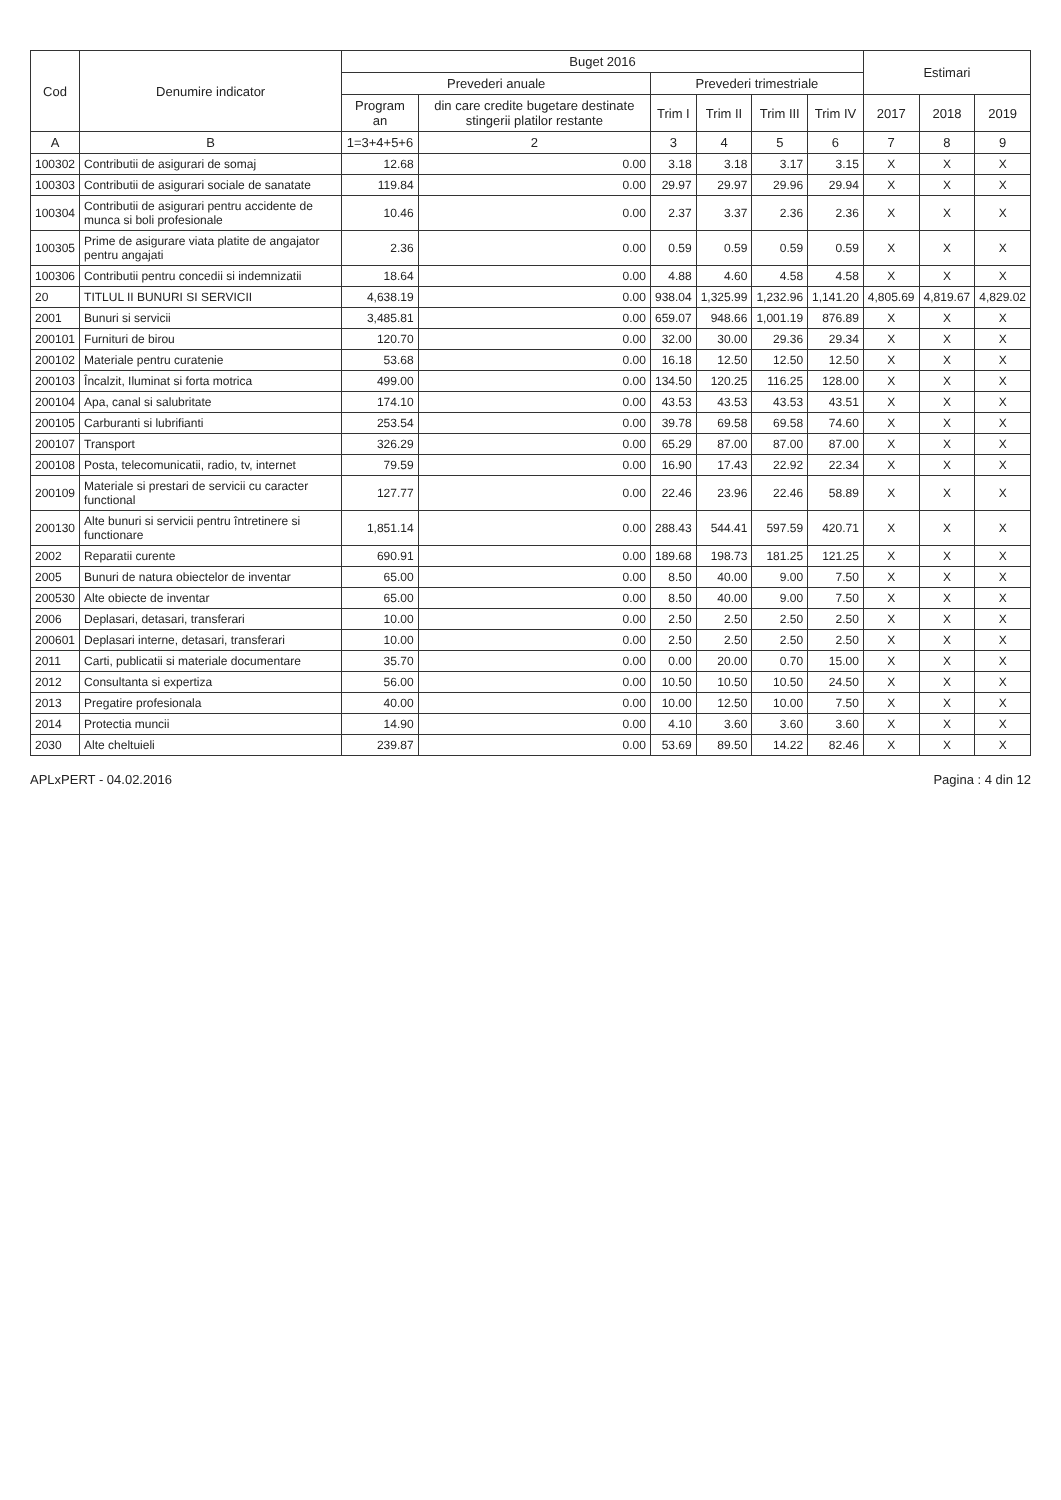| Cod | Denumire indicator | Buget 2016 | | | | | | Estimari | | |
| --- | --- | --- | --- | --- | --- | --- | --- | --- | --- | --- |
| | | Prevederi anuale | | Prevederi trimestriale | | | | | | |
| | | Program an | din care credite bugetare destinate stingerii platilor restante | Trim I | Trim II | Trim III | Trim IV | 2017 | 2018 | 2019 |
| A | B | 1=3+4+5+6 | 2 | 3 | 4 | 5 | 6 | 7 | 8 | 9 |
| 100302 | Contributii de asigurari de somaj | 12.68 | 0.00 | 3.18 | 3.18 | 3.17 | 3.15 | X | X | X |
| 100303 | Contributii de asigurari sociale de sanatate | 119.84 | 0.00 | 29.97 | 29.97 | 29.96 | 29.94 | X | X | X |
| 100304 | Contributii de asigurari pentru accidente de munca si boli profesionale | 10.46 | 0.00 | 2.37 | 3.37 | 2.36 | 2.36 | X | X | X |
| 100305 | Prime de asigurare viata platite de angajator pentru angajati | 2.36 | 0.00 | 0.59 | 0.59 | 0.59 | 0.59 | X | X | X |
| 100306 | Contributii pentru concedii si indemnizatii | 18.64 | 0.00 | 4.88 | 4.60 | 4.58 | 4.58 | X | X | X |
| 20 | TITLUL II BUNURI SI SERVICII | 4,638.19 | 0.00 | 938.04 | 1,325.99 | 1,232.96 | 1,141.20 | 4,805.69 | 4,819.67 | 4,829.02 |
| 2001 | Bunuri si servicii | 3,485.81 | 0.00 | 659.07 | 948.66 | 1,001.19 | 876.89 | X | X | X |
| 200101 | Furnituri de birou | 120.70 | 0.00 | 32.00 | 30.00 | 29.36 | 29.34 | X | X | X |
| 200102 | Materiale pentru curatenie | 53.68 | 0.00 | 16.18 | 12.50 | 12.50 | 12.50 | X | X | X |
| 200103 | Încalzit, Iluminat si forta motrica | 499.00 | 0.00 | 134.50 | 120.25 | 116.25 | 128.00 | X | X | X |
| 200104 | Apa, canal si salubritate | 174.10 | 0.00 | 43.53 | 43.53 | 43.53 | 43.51 | X | X | X |
| 200105 | Carburanti si lubrifianti | 253.54 | 0.00 | 39.78 | 69.58 | 69.58 | 74.60 | X | X | X |
| 200107 | Transport | 326.29 | 0.00 | 65.29 | 87.00 | 87.00 | 87.00 | X | X | X |
| 200108 | Posta, telecomunicatii, radio, tv, internet | 79.59 | 0.00 | 16.90 | 17.43 | 22.92 | 22.34 | X | X | X |
| 200109 | Materiale si prestari de servicii cu caracter functional | 127.77 | 0.00 | 22.46 | 23.96 | 22.46 | 58.89 | X | X | X |
| 200130 | Alte bunuri si servicii pentru întretinere si functionare | 1,851.14 | 0.00 | 288.43 | 544.41 | 597.59 | 420.71 | X | X | X |
| 2002 | Reparatii curente | 690.91 | 0.00 | 189.68 | 198.73 | 181.25 | 121.25 | X | X | X |
| 2005 | Bunuri de natura obiectelor de inventar | 65.00 | 0.00 | 8.50 | 40.00 | 9.00 | 7.50 | X | X | X |
| 200530 | Alte obiecte de inventar | 65.00 | 0.00 | 8.50 | 40.00 | 9.00 | 7.50 | X | X | X |
| 2006 | Deplasari, detasari, transferari | 10.00 | 0.00 | 2.50 | 2.50 | 2.50 | 2.50 | X | X | X |
| 200601 | Deplasari interne, detasari, transferari | 10.00 | 0.00 | 2.50 | 2.50 | 2.50 | 2.50 | X | X | X |
| 2011 | Carti, publicatii si materiale documentare | 35.70 | 0.00 | 0.00 | 20.00 | 0.70 | 15.00 | X | X | X |
| 2012 | Consultanta si expertiza | 56.00 | 0.00 | 10.50 | 10.50 | 10.50 | 24.50 | X | X | X |
| 2013 | Pregatire profesionala | 40.00 | 0.00 | 10.00 | 12.50 | 10.00 | 7.50 | X | X | X |
| 2014 | Protectia muncii | 14.90 | 0.00 | 4.10 | 3.60 | 3.60 | 3.60 | X | X | X |
| 2030 | Alte cheltuieli | 239.87 | 0.00 | 53.69 | 89.50 | 14.22 | 82.46 | X | X | X |
APLxPERT - 04.02.2016 Pagina : 4 din 12